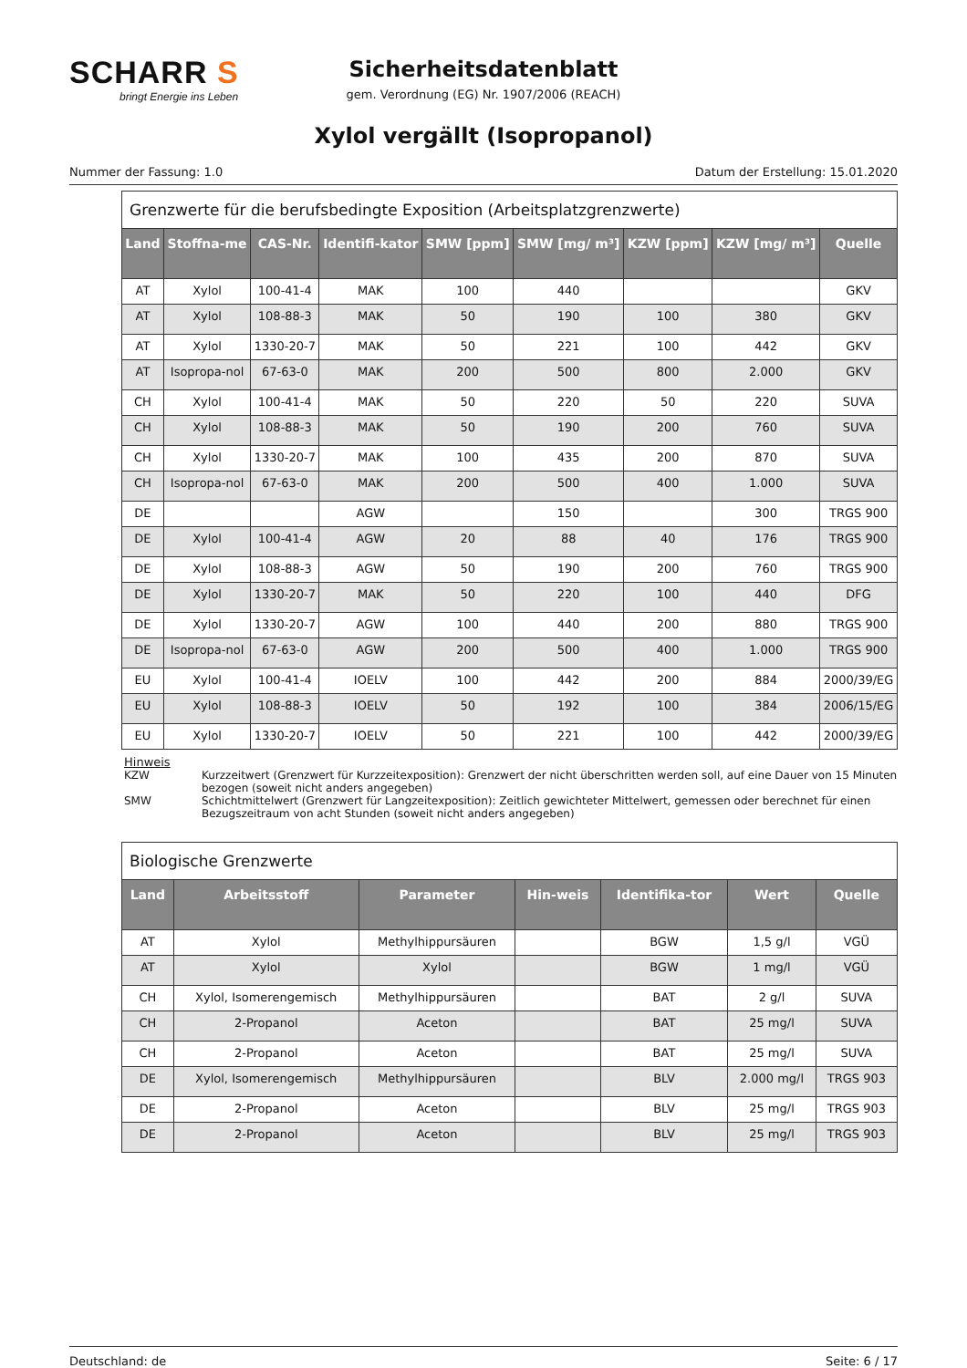SCHARR S
bringt Energie ins Leben
Sicherheitsdatenblatt
gem. Verordnung (EG) Nr. 1907/2006 (REACH)
Xylol vergällt (Isopropanol)
Nummer der Fassung: 1.0 Datum der Erstellung: 15.01.2020
Grenzwerte für die berufsbedingte Exposition (Arbeitsplatzgrenzwerte)
| Land | Stoffna-me | CAS-Nr. | Identifi-kator | SMW [ppm] | SMW [mg/ m³] | KZW [ppm] | KZW [mg/ m³] | Quelle |
| --- | --- | --- | --- | --- | --- | --- | --- | --- |
| AT | Xylol | 100-41-4 | MAK | 100 | 440 | | | GKV |
| AT | Xylol | 108-88-3 | MAK | 50 | 190 | 100 | 380 | GKV |
| AT | Xylol | 1330-20-7 | MAK | 50 | 221 | 100 | 442 | GKV |
| AT | Isopropa-nol | 67-63-0 | MAK | 200 | 500 | 800 | 2.000 | GKV |
| CH | Xylol | 100-41-4 | MAK | 50 | 220 | 50 | 220 | SUVA |
| CH | Xylol | 108-88-3 | MAK | 50 | 190 | 200 | 760 | SUVA |
| CH | Xylol | 1330-20-7 | MAK | 100 | 435 | 200 | 870 | SUVA |
| CH | Isopropa-nol | 67-63-0 | MAK | 200 | 500 | 400 | 1.000 | SUVA |
| DE | | | AGW | | 150 | | 300 | TRGS 900 |
| DE | Xylol | 100-41-4 | AGW | 20 | 88 | 40 | 176 | TRGS 900 |
| DE | Xylol | 108-88-3 | AGW | 50 | 190 | 200 | 760 | TRGS 900 |
| DE | Xylol | 1330-20-7 | MAK | 50 | 220 | 100 | 440 | DFG |
| DE | Xylol | 1330-20-7 | AGW | 100 | 440 | 200 | 880 | TRGS 900 |
| DE | Isopropa-nol | 67-63-0 | AGW | 200 | 500 | 400 | 1.000 | TRGS 900 |
| EU | Xylol | 100-41-4 | IOELV | 100 | 442 | 200 | 884 | 2000/39/EG |
| EU | Xylol | 108-88-3 | IOELV | 50 | 192 | 100 | 384 | 2006/15/EG |
| EU | Xylol | 1330-20-7 | IOELV | 50 | 221 | 100 | 442 | 2000/39/EG |
Hinweis
KZW Kurzzeitwert (Grenzwert für Kurzzeitexposition): Grenzwert der nicht überschritten werden soll, auf eine Dauer von 15 Minuten bezogen (soweit nicht anders angegeben)
SMW Schichtmittelwert (Grenzwert für Langzeitexposition): Zeitlich gewichteter Mittelwert, gemessen oder berechnet für einen Bezugszeitraum von acht Stunden (soweit nicht anders angegeben)
Biologische Grenzwerte
| Land | Arbeitsstoff | Parameter | Hin-weis | Identifika-tor | Wert | Quelle |
| --- | --- | --- | --- | --- | --- | --- |
| AT | Xylol | Methylhippursäuren | | BGW | 1,5 g/l | VGÜ |
| AT | Xylol | Xylol | | BGW | 1 mg/l | VGÜ |
| CH | Xylol, Isomerengemisch | Methylhippursäuren | | BAT | 2 g/l | SUVA |
| CH | 2-Propanol | Aceton | | BAT | 25 mg/l | SUVA |
| CH | 2-Propanol | Aceton | | BAT | 25 mg/l | SUVA |
| DE | Xylol, Isomerengemisch | Methylhippursäuren | | BLV | 2.000 mg/l | TRGS 903 |
| DE | 2-Propanol | Aceton | | BLV | 25 mg/l | TRGS 903 |
| DE | 2-Propanol | Aceton | | BLV | 25 mg/l | TRGS 903 |
Deutschland: de Seite: 6 / 17